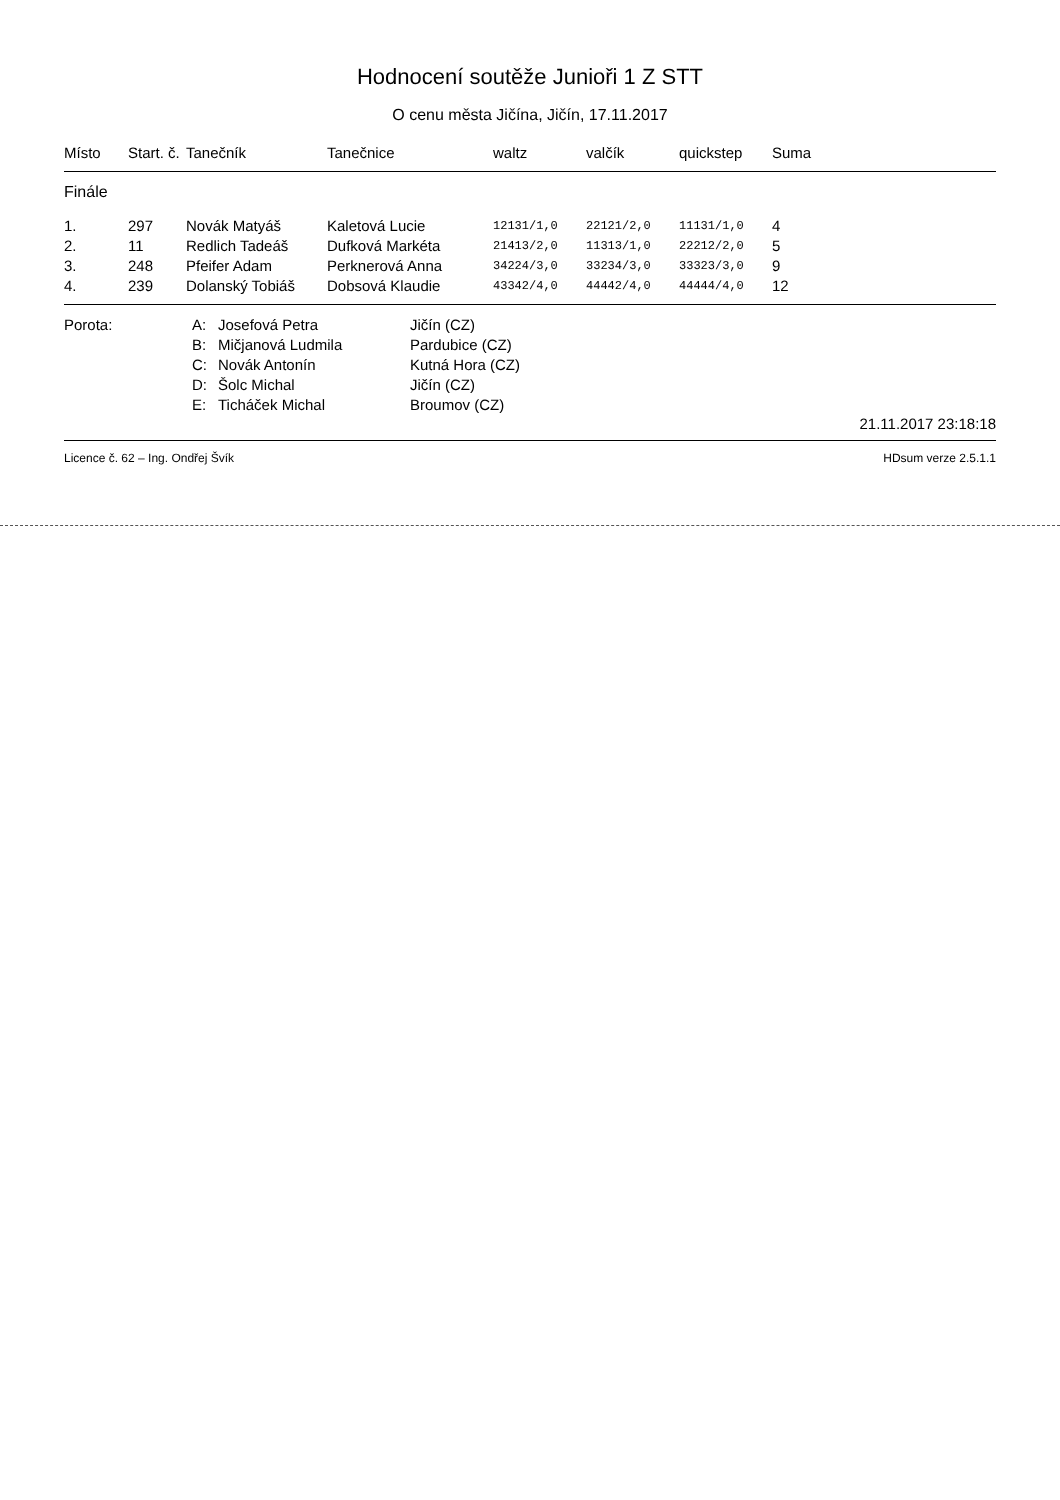Hodnocení soutěže Junioři 1 Z STT
O cenu města Jičína, Jičín, 17.11.2017
| Místo | Start. č. | Tanečník | Tanečnice | waltz | valčík | quickstep | Suma |
| --- | --- | --- | --- | --- | --- | --- | --- |
| Finále | | | | | | | |
| 1. | 297 | Novák Matyáš | Kaletová Lucie | 12131/1,0 | 22121/2,0 | 11131/1,0 | 4 |
| 2. | 11 | Redlich Tadeáš | Dufková Markéta | 21413/2,0 | 11313/1,0 | 22212/2,0 | 5 |
| 3. | 248 | Pfeifer Adam | Perknerová Anna | 34224/3,0 | 33234/3,0 | 33323/3,0 | 9 |
| 4. | 239 | Dolanský Tobiáš | Dobsová Klaudie | 43342/4,0 | 44442/4,0 | 44444/4,0 | 12 |
| Porota: | A: | Josefová Petra | Jičín (CZ) |
| | B: | Mičjanová Ludmila | Pardubice (CZ) |
| | C: | Novák Antonín | Kutná Hora (CZ) |
| | D: | Šolc Michal | Jičín (CZ) |
| | E: | Ticháček Michal | Broumov (CZ) |
21.11.2017 23:18:18
Licence č. 62 – Ing. Ondřej Švík HDsum verze 2.5.1.1